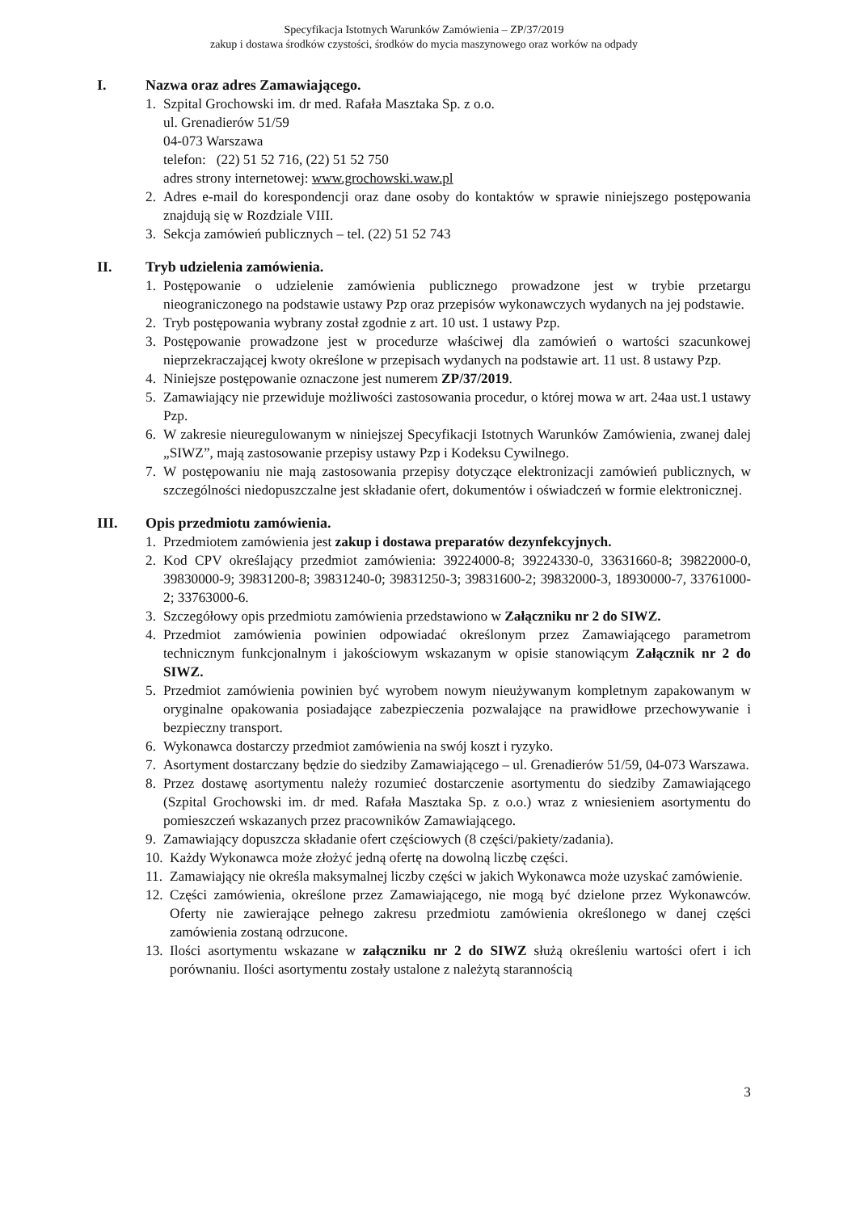Specyfikacja Istotnych Warunków Zamówienia – ZP/37/2019
zakup i dostawa środków czystości, środków do mycia maszynowego oraz worków na odpady
I. Nazwa oraz adres Zamawiającego.
1. Szpital Grochowski im. dr med. Rafała Masztaka Sp. z o.o.
ul. Grenadierów 51/59
04-073 Warszawa
telefon: (22) 51 52 716, (22) 51 52 750
adres strony internetowej: www.grochowski.waw.pl
2. Adres e-mail do korespondencji oraz dane osoby do kontaktów w sprawie niniejszego postępowania znajdują się w Rozdziale VIII.
3. Sekcja zamówień publicznych – tel. (22) 51 52 743
II. Tryb udzielenia zamówienia.
1. Postępowanie o udzielenie zamówienia publicznego prowadzone jest w trybie przetargu nieograniczonego na podstawie ustawy Pzp oraz przepisów wykonawczych wydanych na jej podstawie.
2. Tryb postępowania wybrany został zgodnie z art. 10 ust. 1 ustawy Pzp.
3. Postępowanie prowadzone jest w procedurze właściwej dla zamówień o wartości szacunkowej nieprzekraczającej kwoty określone w przepisach wydanych na podstawie art. 11 ust. 8 ustawy Pzp.
4. Niniejsze postępowanie oznaczone jest numerem ZP/37/2019.
5. Zamawiający nie przewiduje możliwości zastosowania procedur, o której mowa w art. 24aa ust.1 ustawy Pzp.
6. W zakresie nieuregulowanym w niniejszej Specyfikacji Istotnych Warunków Zamówienia, zwanej dalej „SIWZ”, mają zastosowanie przepisy ustawy Pzp i Kodeksu Cywilnego.
7. W postępowaniu nie mają zastosowania przepisy dotyczące elektronizacji zamówień publicznych, w szczególności niedopuszczalne jest składanie ofert, dokumentów i oświadczeń w formie elektronicznej.
III. Opis przedmiotu zamówienia.
1. Przedmiotem zamówienia jest zakup i dostawa preparatów dezynfekcyjnych.
2. Kod CPV określający przedmiot zamówienia: 39224000-8; 39224330-0, 33631660-8; 39822000-0, 39830000-9; 39831200-8; 39831240-0; 39831250-3; 39831600-2; 39832000-3, 18930000-7, 33761000-2; 33763000-6.
3. Szczegółowy opis przedmiotu zamówienia przedstawiono w Załączniku nr 2 do SIWZ.
4. Przedmiot zamówienia powinien odpowiadać określonym przez Zamawiającego parametrom technicznym funkcjonalnym i jakościowym wskazanym w opisie stanowiącym Załącznik nr 2 do SIWZ.
5. Przedmiot zamówienia powinien być wyrobem nowym nieużywanym kompletnym zapakowanym w oryginalne opakowania posiadające zabezpieczenia pozwalające na prawidłowe przechowywanie i bezpieczny transport.
6. Wykonawca dostarczy przedmiot zamówienia na swój koszt i ryzyko.
7. Asortyment dostarczany będzie do siedziby Zamawiającego – ul. Grenadierów 51/59, 04-073 Warszawa.
8. Przez dostawę asortymentu należy rozumieć dostarczenie asortymentu do siedziby Zamawiającego (Szpital Grochowski im. dr med. Rafała Masztaka Sp. z o.o.) wraz z wniesieniem asortymentu do pomieszczeń wskazanych przez pracowników Zamawiającego.
9. Zamawiający dopuszcza składanie ofert częściowych (8 części/pakiety/zadania).
10.
Każdy Wykonawca może złożyć jedną ofertę na dowolną liczbę części.
11.
Zamawiający nie określa maksymalnej liczby części w jakich Wykonawca może uzyskać zamówienie.
12.
Części zamówienia, określone przez Zamawiającego, nie mogą być dzielone przez Wykonawców. Oferty nie zawierające pełnego zakresu przedmiotu zamówienia określonego w danej części zamówienia zostaną odrzucone.
13.
Ilości asortymentu wskazane w załączniku nr 2 do SIWZ służą określeniu wartości ofert i ich porównaniu. Ilości asortymentu zostały ustalone z należytą starannością
3